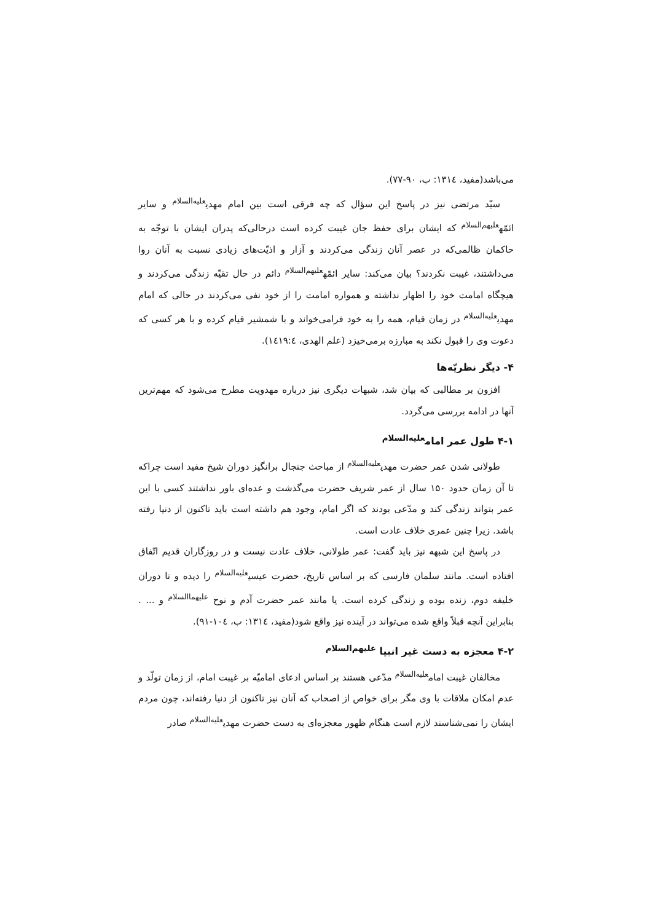می‌باشد(مفید، ۱۳۱٤: ب، ۹۰-۷۷).
سیّد مرتضی نیز در پاسخ این سؤال که چه فرقی است بین امام مهدی<sup>علیه‌السلام</sup> و سایر ائمّه<sup>علیهم‌السلام</sup> که ایشان برای حفظ جان غیبت کرده است درحالی‌که پدران ایشان با توجّه به حاکمان ظالمی‌که در عصر آنان زندگی می‌کردند و آزار و اذیّت‌های زیادی نسبت به آنان روا می‌داشتند، غیبت نکردند؟ بیان می‌کند: سایر ائمّه<sup>علیهم‌السلام</sup> دائم در حال تقیّه زندگی می‌کردند و هیچگاه امامت خود را اظهار نداشته و همواره امامت را از خود نفی می‌کردند در حالی که امام مهدی<sup>علیه‌السلام</sup> در زمان قیام، همه را به خود فرامی‌خواند و با شمشیر قیام کرده و با هر کسی که دعوت وی را قبول نکند به مبارزه برمی‌خیزد (علم الهدی، ۱٤۱۹:٤).
۴- دیگر نظریّه‌ها
افزون بر مطالبی که بیان شد، شبهات دیگری نیز درباره مهدویت مطرح می‌شود که مهم‌ترین آنها در ادامه بررسی می‌گردد.
۴-۱ طول عمر امام<sup>علیه‌السلام</sup>
طولانی شدن عمر حضرت مهدی<sup>علیه‌السلام</sup> از مباحث جنجال برانگیز دوران شیخ مفید است چراکه تا آن زمان حدود ۱۵۰ سال از عمر شریف حضرت می‌گذشت و عده‌ای باور نداشتند کسی با این عمر بتواند زندگی کند و مدّعی بودند که اگر امام، وجود هم داشته است باید تاکنون از دنیا رفته باشد. زیرا چنین عمری خلاف عادت است.
در پاسخ این شبهه نیز باید گفت: عمر طولانی، خلاف عادت نیست و در روزگاران قدیم اتّفاق افتاده است. مانند سلمان فارسی که بر اساس تاریخ، حضرت عیسی<sup>علیه‌السلام</sup> را دیده و تا دوران خلیفه دوم، زنده بوده و زندگی کرده است. یا مانند عمر حضرت آدم و نوح <sup>علیهماالسلام</sup> و ... . بنابراین آنچه قبلاً واقع شده می‌تواند در آینده نیز واقع شود(مفید، ۱۳۱٤: ب، ۱۰٤-۹۱).
۴-۲ معجزه به دست غیر انبیا <sup>علیهم‌السلام</sup>
مخالفان غیبت امام<sup>علیه‌السلام</sup> مدّعی هستند بر اساس ادعای امامیّه بر غیبت امام، از زمان تولّد و عدم امکان ملاقات با وی مگر برای خواص از اصحاب که آنان نیز تاکنون از دنیا رفته‌اند، چون مردم ایشان را نمی‌شناسند لازم است هنگام ظهور معجزه‌ای به دست حضرت مهدی<sup>علیه‌السلام</sup> صادر